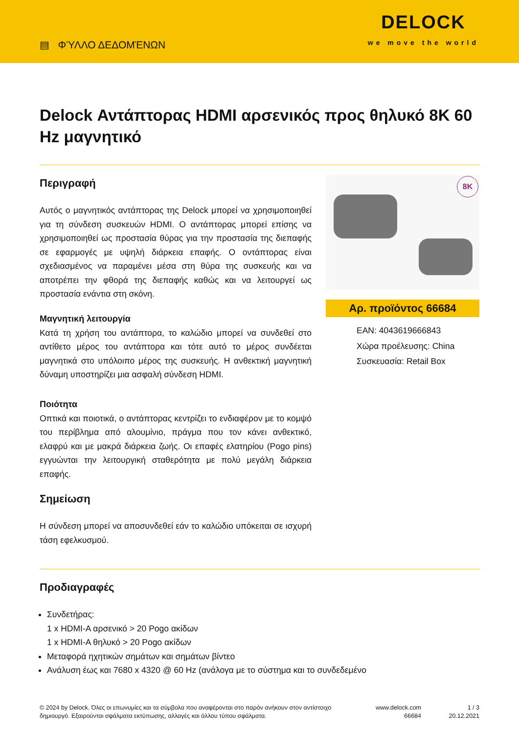▤ ΦΎΛΛΟ ΔΕΔΟΜΈΝΩΝ
DELOCK
we move the world
Delock Αντάπτορας HDMI αρσενικός προς θηλυκό 8K 60 Hz μαγνητικό
Περιγραφή
Αυτός ο μαγνητικός αντάπτορας της Delock μπορεί να χρησιμοποιηθεί για τη σύνδεση συσκευών HDMI. Ο αντάπτορας μπορεί επίσης να χρησιμοποιηθεί ως προστασία θύρας για την προστασία της διεπαφής σε εφαρμογές με υψηλή διάρκεια επαφής. Ο οντάπτορας είναι σχεδιασμένος να παραμένει μέσα στη θύρα της συσκευής και να αποτρέπει την φθορά της διεπαφής καθώς και να λειτουργεί ως προστασία ενάντια στη σκόνη.
Μαγνητική λειτουργία
Κατά τη χρήση του αντάπτορα, το καλώδιο μπορεί να συνδεθεί στο αντίθετο μέρος του αντάπτορα και τότε αυτό το μέρος συνδέεται μαγνητικά στο υπόλοιπο μέρος της συσκευής. Η ανθεκτική μαγνητική δύναμη υποστηρίζει μια ασφαλή σύνδεση HDMI.
Ποιότητα
Οπτικά και ποιοτικά, ο αντάπτορας κεντρίζει το ενδιαφέρον με το κομψό του περίβλημα από αλουμίνιο, πράγμα που τον κάνει ανθεκτικό, ελαφρύ και με μακρά διάρκεια ζωής. Οι επαφές ελατηρίου (Pogo pins) εγγυώνται την λειτουργική σταθερότητα με πολύ μεγάλη διάρκεια επαφής.
Σημείωση
Η σύνδεση μπορεί να αποσυνδεθεί εάν το καλώδιο υπόκειται σε ισχυρή τάση εφελκυσμού.
8K
Αρ. προϊόντος 66684
EAN: 4043619666843
Χώρα προέλευσης: China
Συσκευασία: Retail Box
Προδιαγραφές
Συνδετήρας:
1 x HDMI-A αρσενικό > 20 Pogo ακίδων
1 x HDMI-A θηλυκό > 20 Pogo ακίδων
Μεταφορά ηχητικών σημάτων και σημάτων βίντεο
Ανάλυση έως και 7680 x 4320 @ 60 Hz (ανάλογα με το σύστημα και το συνδεδεμένο
© 2024 by Delock. Όλες οι επωνυμίες και τα σύμβολα που αναφέρονται στο παρόν ανήκουν στον αντίστοιχο δημιουργό. Εξαιρούνται σφάλματα εκτύπωσης, αλλαγές και άλλου τύπου σφάλματα.
www.delock.com
66684
1 / 3
20.12.2021